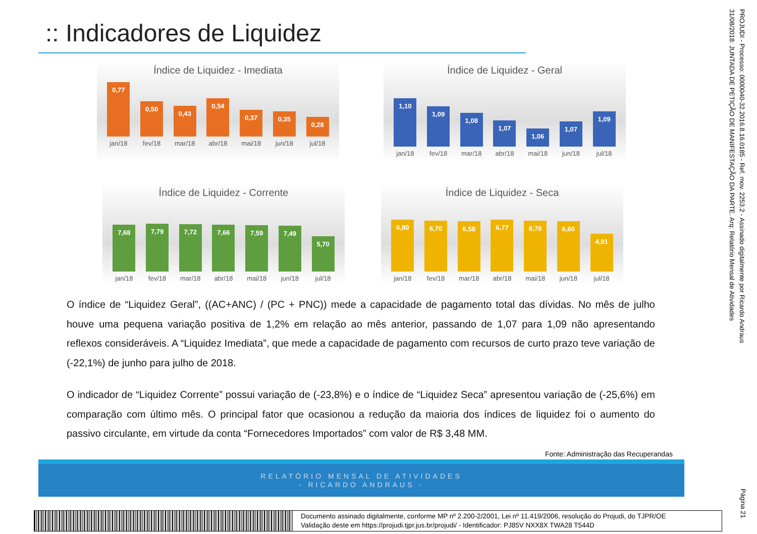:: Indicadores de Liquidez
Índice de Liquidez - Imediata
0,77
0,50
0,43
0,54
0,37
0,35
0,28
jan/18 fev/18 mar/18 abr/18 mai/18 jun/18 jul/18
Índice de Liquidez - Geral
1,10
1,09
1,08
1,07
1,06
1,07
1,09
jan/18 fev/18 mar/18 abr/18 mai/18 jun/18 jul/18
Índice de Liquidez - Corrente
7,68
7,79
7,72
7,66
7,59
7,49
5,70
jan/18 fev/18 mar/18 abr/18 mai/18 jun/18 jul/18
Índice de Liquidez - Seca
6,80
6,70
6,58
6,77
6,70
6,60
4,91
jan/18 fev/18 mar/18 abr/18 mai/18 jun/18 jul/18
O índice de “Liquidez Geral”, ((AC+ANC) / (PC + PNC)) mede a capacidade de pagamento total das dívidas. No mês de julho houve uma pequena variação positiva de 1,2% em relação ao mês anterior, passando de 1,07 para 1,09 não apresentando reflexos consideráveis. A “Liquidez Imediata”, que mede a capacidade de pagamento com recursos de curto prazo teve variação de (-22,1%) de junho para julho de 2018.
O indicador de “Liquidez Corrente” possui variação de (-23,8%) e o índice de “Liquidez Seca” apresentou variação de (-25,6%) em comparação com último mês. O principal fator que ocasionou a redução da maioria dos índices de liquidez foi o aumento do passivo circulante, em virtude da conta “Fornecedores Importados” com valor de R$ 3,48 MM.
Fonte: Administração das Recuperandas
RELATÓRIO MENSAL DE ATIVIDADES
- RICARDO ANDRAUS -
PROJUDI - Processo: 0000040-32.2016.8.16.0185 - Ref. mov. 2253.2 - Assinado digitalmente por Ricardo Andraus
31/08/2018: JUNTADA DE PETIÇÃO DE MANIFESTAÇÃO DA PARTE. Arq: Relatório Mensal de Atividades
Página 21
Documento assinado digitalmente, conforme MP nº 2.200-2/2001, Lei nº 11.419/2006, resolução do Projudi, do TJPR/OE
Validação deste em https://projudi.tjpr.jus.br/projudi/ - Identificador: PJ85V NXX8X TWA28 T544D